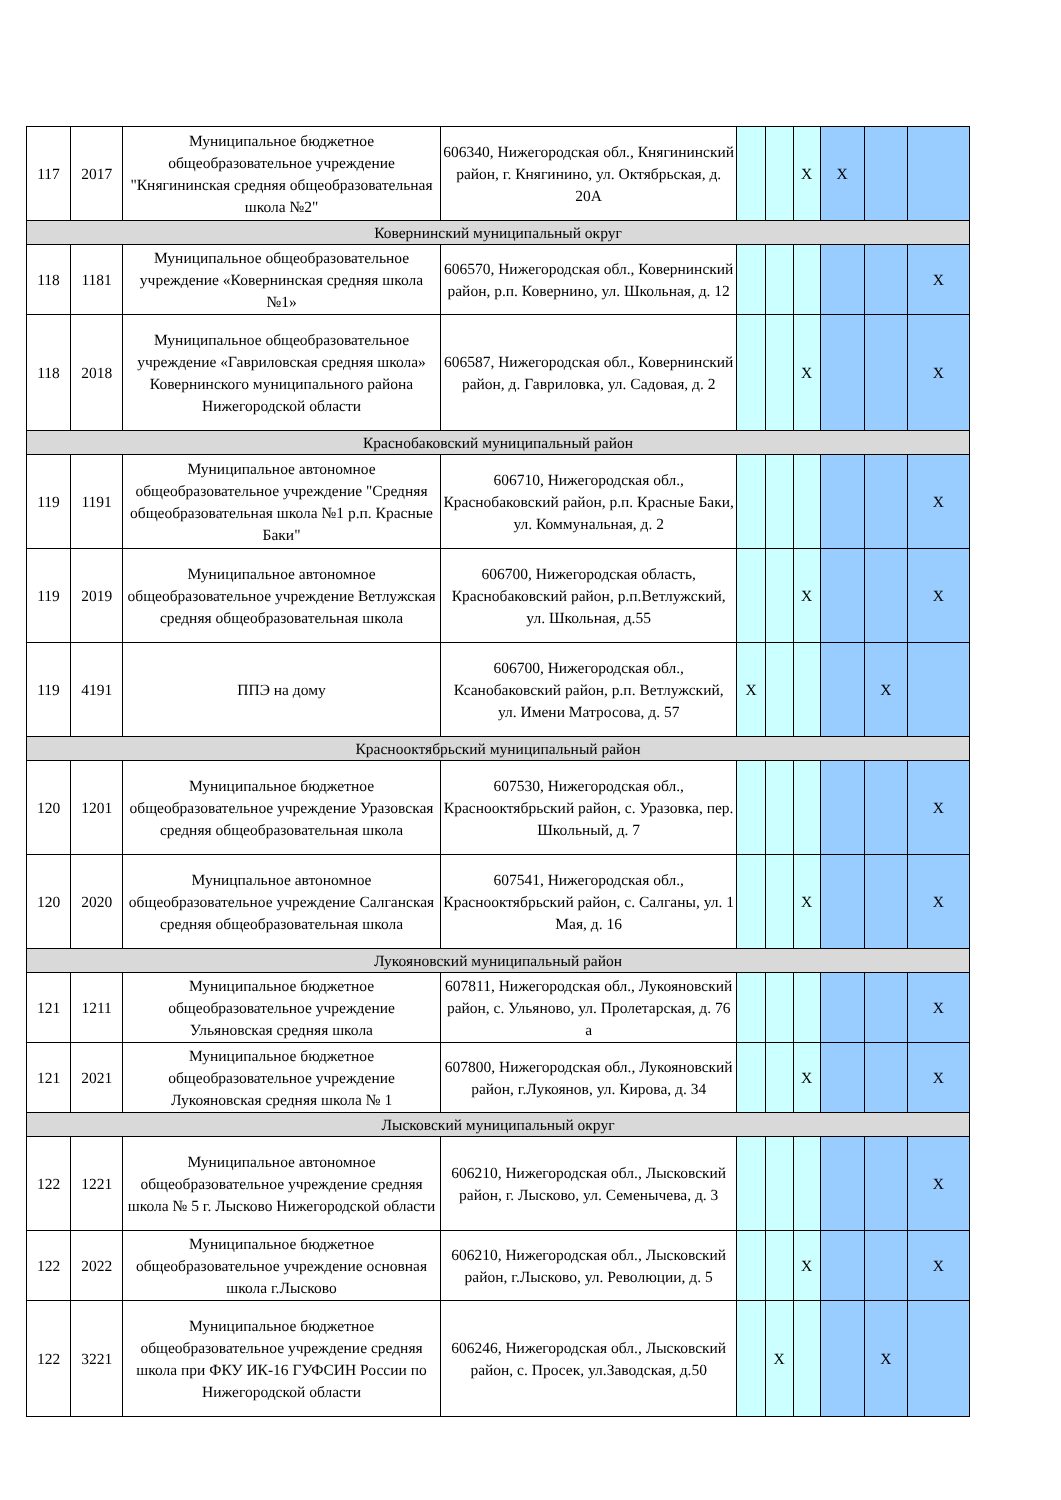| 117 | 2017 | Муниципальное бюджетное общеобразовательное учреждение "Княгининская средняя общеобразовательная школа №2" | 606340, Нижегородская обл., Княгининский район, г. Княгинино, ул. Октябрьская, д. 20А | | | X | X | | |
| Ковернинский муниципальный округ | | | | | | | | | |
| 118 | 1181 | Муниципальное общеобразовательное учреждение «Ковернинская средняя школа №1» | 606570, Нижегородская обл., Ковернинский район, р.п. Ковернино, ул. Школьная, д. 12 | | | | | | X |
| 118 | 2018 | Муниципальное общеобразовательное учреждение «Гавриловская средняя школа» Ковернинского муниципального района Нижегородской области | 606587, Нижегородская обл., Ковернинский район, д. Гавриловка, ул. Садовая, д. 2 | | | X | | | X |
| Краснобаковский муниципальный район | | | | | | | | | |
| 119 | 1191 | Муниципальное автономное общеобразовательное учреждение "Средняя общеобразовательная школа №1 р.п. Красные Баки" | 606710, Нижегородская обл., Краснобаковский район, р.п. Красные Баки, ул. Коммунальная, д. 2 | | | | | | X |
| 119 | 2019 | Муниципальное автономное общеобразовательное учреждение Ветлужская средняя общеобразовательная школа | 606700, Нижегородская область, Краснобаковский район, р.п.Ветлужский, ул. Школьная, д.55 | | | X | | | X |
| 119 | 4191 | ППЭ на дому | 606700, Нижегородская обл., Ксанобаковский район, р.п. Ветлужский, ул. Имени Матросова, д. 57 | X | | | | X | |
| Краснооктябрьский муниципальный район | | | | | | | | | |
| 120 | 1201 | Муниципальное бюджетное общеобразовательное учреждение Уразовская средняя общеобразовательная школа | 607530, Нижегородская обл., Краснооктябрьский район, с. Уразовка, пер. Школьный, д. 7 | | | | | | X |
| 120 | 2020 | Муницпальное автономное общеобразовательное учреждение Салганская средняя общеобразовательная школа | 607541, Нижегородская обл., Краснооктябрьский район, с. Салганы, ул. 1 Мая, д. 16 | | | X | | | X |
| Лукояновский муниципальный район | | | | | | | | | |
| 121 | 1211 | Муниципальное бюджетное общеобразовательное учреждение Ульяновская средняя школа | 607811, Нижегородская обл., Лукояновский район, с. Ульяново, ул. Пролетарская, д. 76 а | | | | | | X |
| 121 | 2021 | Муниципальное бюджетное общеобразовательное учреждение Лукояновская средняя школа № 1 | 607800, Нижегородская обл., Лукояновский район, г.Лукоянов, ул. Кирова, д. 34 | | | X | | | X |
| Лысковский муниципальный округ | | | | | | | | | |
| 122 | 1221 | Муниципальное автономное общеобразовательное учреждение средняя школа № 5 г. Лысково Нижегородской области | 606210, Нижегородская обл., Лысковский район, г. Лысково, ул. Семенычева, д. 3 | | | | | | X |
| 122 | 2022 | Муниципальное бюджетное общеобразовательное учреждение основная школа г.Лысково | 606210, Нижегородская обл., Лысковский район, г.Лысково, ул. Революции, д. 5 | | | X | | | X |
| 122 | 3221 | Муниципальное бюджетное общеобразовательное учреждение средняя школа при ФКУ ИК-16 ГУФСИН России по Нижегородской области | 606246, Нижегородская обл., Лысковский район, с. Просек, ул.Заводская, д.50 | | X | | | X | |